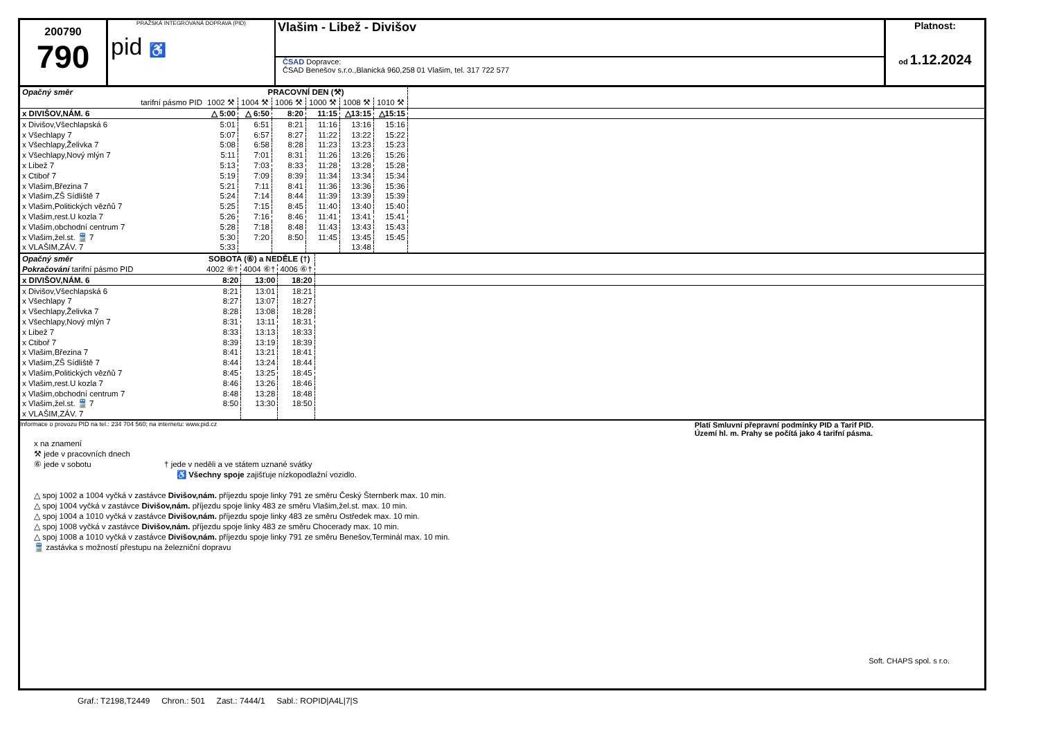200790
790
PRAŽSKÁ INTEGROVANÁ DOPRAVA (PID)
pid ♿
Vlašim - Libež - Divišov
ČSAD Dopravce:
ČSAD Benešov s.r.o.,Blanická 960,258 01 Vlašim, tel. 317 722 577
Platnost:
od 1.12.2024
| Opačný směr | PRACOVNÍ DEN (⚒) | | | | | | |
| tarifní pásmo PID | 1002 ⚒ | 1004 ⚒ | 1006 ⚒ | 1000 ⚒ | 1008 ⚒ | 1010 ⚒ | |
| x DIVIŠOV,NÁM. 6 | △ 5:00 | △ 6:50 | 8:20 | 11:15 | △13:15 | △15:15 | |
| x Divišov,Všechlapská 6 | 5:01 | 6:51 | 8:21 | 11:16 | 13:16 | 15:16 | |
| x Všechlapy 7 | 5:07 | 6:57 | 8:27 | 11:22 | 13:22 | 15:22 | |
| x Všechlapy,Želivka 7 | 5:08 | 6:58 | 8:28 | 11:23 | 13:23 | 15:23 | |
| x Všechlapy,Nový mlýn 7 | 5:11 | 7:01 | 8:31 | 11:26 | 13:26 | 15:26 | |
| x Libež 7 | 5:13 | 7:03 | 8:33 | 11:28 | 13:28 | 15:28 | |
| x Ctiboř 7 | 5:19 | 7:09 | 8:39 | 11:34 | 13:34 | 15:34 | |
| x Vlašim,Březina 7 | 5:21 | 7:11 | 8:41 | 11:36 | 13:36 | 15:36 | |
| x Vlašim,ZŠ Sídliště 7 | 5:24 | 7:14 | 8:44 | 11:39 | 13:39 | 15:39 | |
| x Vlašim,Politických vězňů 7 | 5:25 | 7:15 | 8:45 | 11:40 | 13:40 | 15:40 | |
| x Vlašim,rest.U kozla 7 | 5:26 | 7:16 | 8:46 | 11:41 | 13:41 | 15:41 | |
| x Vlašim,obchodní centrum 7 | 5:28 | 7:18 | 8:48 | 11:43 | 13:43 | 15:43 | |
| x Vlašim,žel.st. 🚆 7 | 5:30 | 7:20 | 8:50 | 11:45 | 13:45 | 15:45 | |
| x VLAŠIM,ZÁV. 7 | 5:33 | | | | 13:48 | | |
| Opačný směr | SOBOTA (⑥) a NEDĚLE (†) | | | |
| Pokračování tarifní pásmo PID | 4002 ⑥† | 4004 ⑥† | 4006 ⑥† | |
| x DIVIŠOV,NÁM. 6 | 8:20 | 13:00 | 18:20 | |
| x Divišov,Všechlapská 6 | 8:21 | 13:01 | 18:21 | |
| x Všechlapy 7 | 8:27 | 13:07 | 18:27 | |
| x Všechlapy,Želivka 7 | 8:28 | 13:08 | 18:28 | |
| x Všechlapy,Nový mlýn 7 | 8:31 | 13:11 | 18:31 | |
| x Libež 7 | 8:33 | 13:13 | 18:33 | |
| x Ctiboř 7 | 8:39 | 13:19 | 18:39 | |
| x Vlašim,Březina 7 | 8:41 | 13:21 | 18:41 | |
| x Vlašim,ZŠ Sídliště 7 | 8:44 | 13:24 | 18:44 | |
| x Vlašim,Politických vězňů 7 | 8:45 | 13:25 | 18:45 | |
| x Vlašim,rest.U kozla 7 | 8:46 | 13:26 | 18:46 | |
| x Vlašim,obchodní centrum 7 | 8:48 | 13:28 | 18:48 | |
| x Vlašim,žel.st. 🚆 7 | 8:50 | 13:30 | 18:50 | |
| x VLAŠIM,ZÁV. 7 | | | | |
Informace o provozu PID na tel.: 234 704 560; na internetu: www.pid.cz Platí Smluvní přepravní podmínky PID a Tarif PID.
Území hl. m. Prahy se počítá jako 4 tarifní pásma.
x na znamení
⚒ jede v pracovních dnech
⑥ jede v sobotu † jede v neděli a ve státem uznané svátky
♿ Všechny spoje zajišťuje nízkopodlažní vozidlo.
△ spoj 1002 a 1004 vyčká v zastávce Divišov,nám. příjezdu spoje linky 791 ze směru Český Šternberk max. 10 min.
△ spoj 1004 vyčká v zastávce Divišov,nám. příjezdu spoje linky 483 ze směru Vlašim,žel.st. max. 10 min.
△ spoj 1004 a 1010 vyčká v zastávce Divišov,nám. příjezdu spoje linky 483 ze směru Ostředek max. 10 min.
△ spoj 1008 vyčká v zastávce Divišov,nám. příjezdu spoje linky 483 ze směru Chocerady max. 10 min.
△ spoj 1008 a 1010 vyčká v zastávce Divišov,nám. příjezdu spoje linky 791 ze směru Benešov,Terminál max. 10 min.
🚆 zastávka s možností přestupu na železniční dopravu
Soft. CHAPS spol. s r.o.
Graf.: T2198,T2449 Chron.: 501 Zast.: 7444/1 Sabl.: ROPID|A4L|7|S